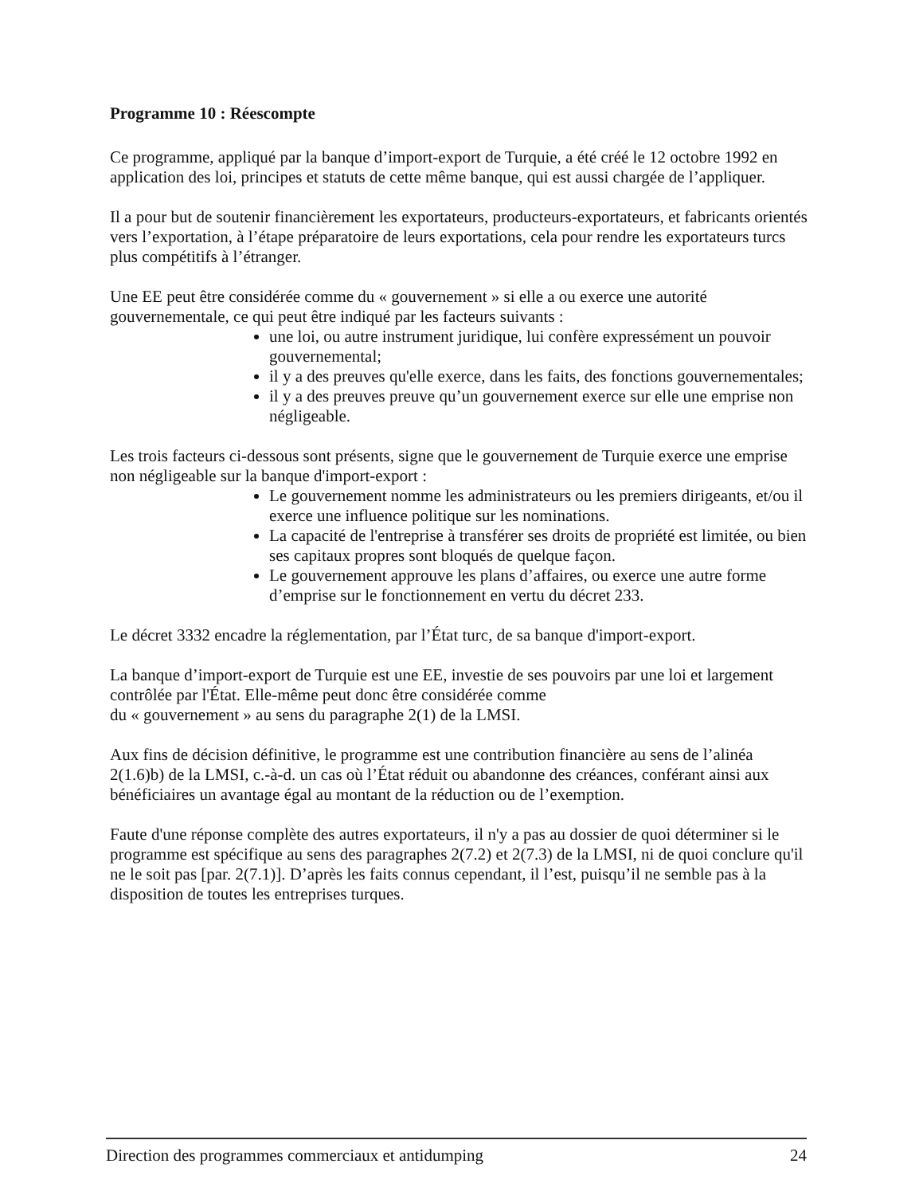Programme 10 : Réescompte
Ce programme, appliqué par la banque d’import-export de Turquie, a été créé le 12 octobre 1992 en application des loi, principes et statuts de cette même banque, qui est aussi chargée de l’appliquer.
Il a pour but de soutenir financièrement les exportateurs, producteurs-exportateurs, et fabricants orientés vers l’exportation, à l’étape préparatoire de leurs exportations, cela pour rendre les exportateurs turcs plus compétitifs à l’étranger.
Une EE peut être considérée comme du « gouvernement » si elle a ou exerce une autorité gouvernementale, ce qui peut être indiqué par les facteurs suivants :
une loi, ou autre instrument juridique, lui confère expressément un pouvoir gouvernemental;
il y a des preuves qu'elle exerce, dans les faits, des fonctions gouvernementales;
il y a des preuves preuve qu’un gouvernement exerce sur elle une emprise non négligeable.
Les trois facteurs ci-dessous sont présents, signe que le gouvernement de Turquie exerce une emprise non négligeable sur la banque d'import-export :
Le gouvernement nomme les administrateurs ou les premiers dirigeants, et/ou il exerce une influence politique sur les nominations.
La capacité de l'entreprise à transférer ses droits de propriété est limitée, ou bien ses capitaux propres sont bloqués de quelque façon.
Le gouvernement approuve les plans d’affaires, ou exerce une autre forme d’emprise sur le fonctionnement en vertu du décret 233.
Le décret 3332 encadre la réglementation, par l’État turc, de sa banque d'import-export.
La banque d’import-export de Turquie est une EE, investie de ses pouvoirs par une loi et largement contrôlée par l'État. Elle-même peut donc être considérée comme
du « gouvernement » au sens du paragraphe 2(1) de la LMSI.
Aux fins de décision définitive, le programme est une contribution financière au sens de l’alinéa 2(1.6)b) de la LMSI, c.-à-d. un cas où l’État réduit ou abandonne des créances, conférant ainsi aux bénéficiaires un avantage égal au montant de la réduction ou de l’exemption.
Faute d'une réponse complète des autres exportateurs, il n'y a pas au dossier de quoi déterminer si le programme est spécifique au sens des paragraphes 2(7.2) et 2(7.3) de la LMSI, ni de quoi conclure qu'il ne le soit pas [par. 2(7.1)]. D’après les faits connus cependant, il l’est, puisqu’il ne semble pas à la disposition de toutes les entreprises turques.
Direction des programmes commerciaux et antidumping 24